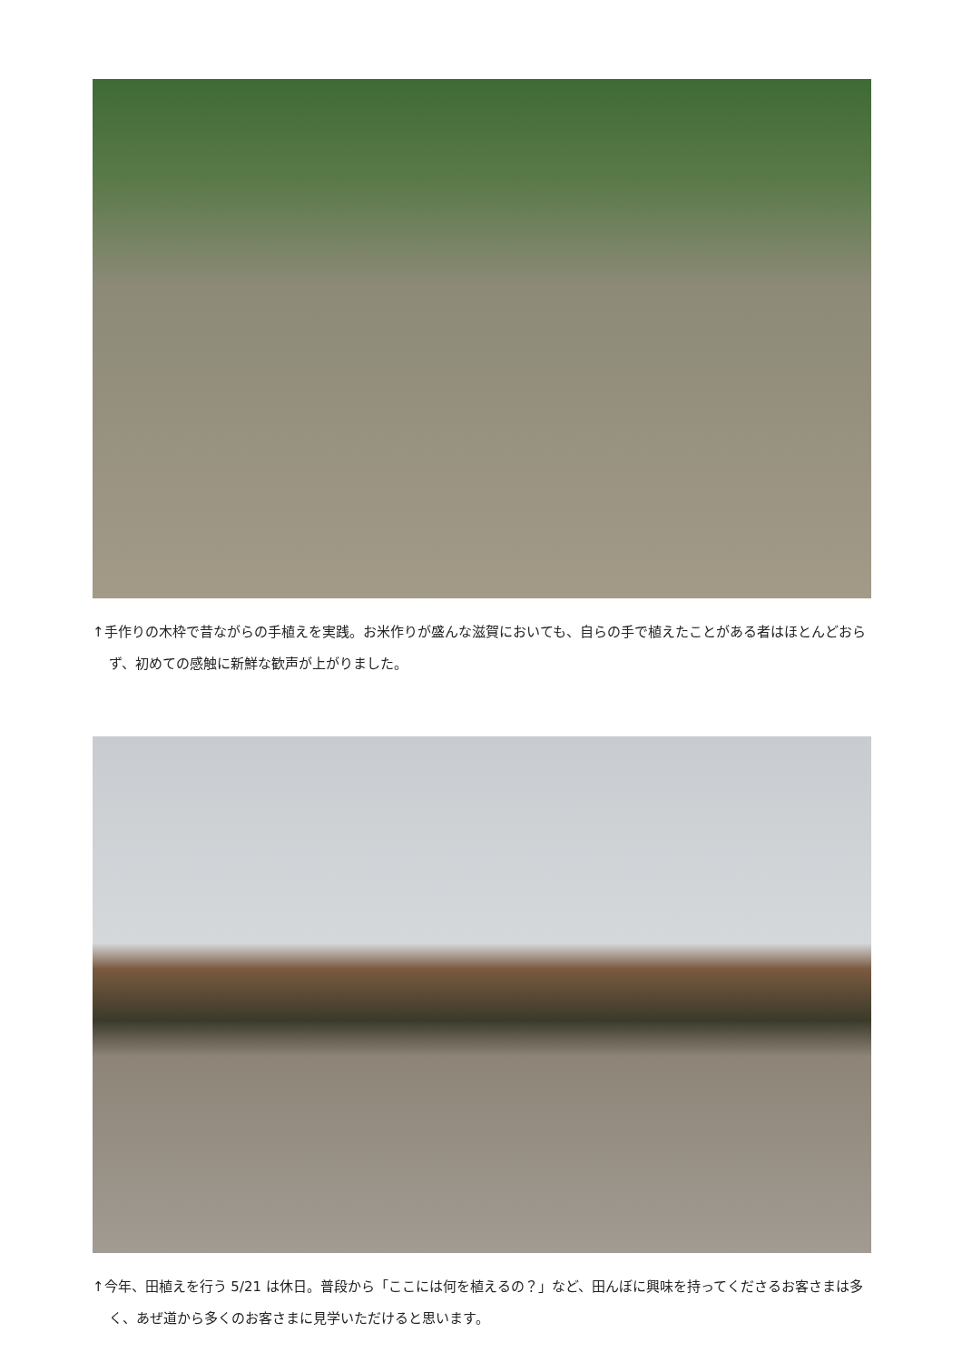↑手作りの木枠で昔ながらの手植えを実践。お米作りが盛んな滋賀においても、自らの手で植えたことがある者はほとんどおらず、初めての感触に新鮮な歓声が上がりました。
↑今年、田植えを行う 5/21 は休日。普段から「ここには何を植えるの？」など、田んぼに興味を持ってくださるお客さまは多く、あぜ道から多くのお客さまに見学いただけると思います。